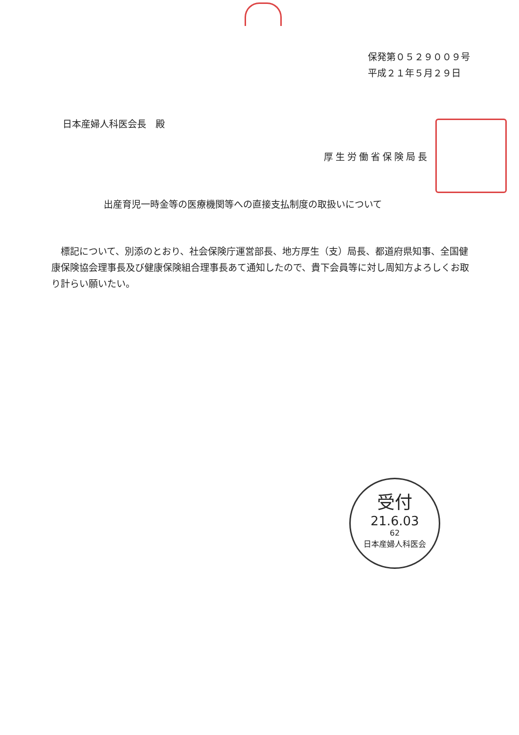保発第０５２９００９号
平成２１年５月２９日
日本産婦人科医会長　殿
厚生労働省保険局長
出産育児一時金等の医療機関等への直接支払制度の取扱いについて
　標記について、別添のとおり、社会保険庁運営部長、地方厚生（支）局長、都道府県知事、全国健康保険協会理事長及び健康保険組合理事長あて通知したので、貴下会員等に対し周知方よろしくお取り計らい願いたい。
受付
21.6.03
62
日本産婦人科医会